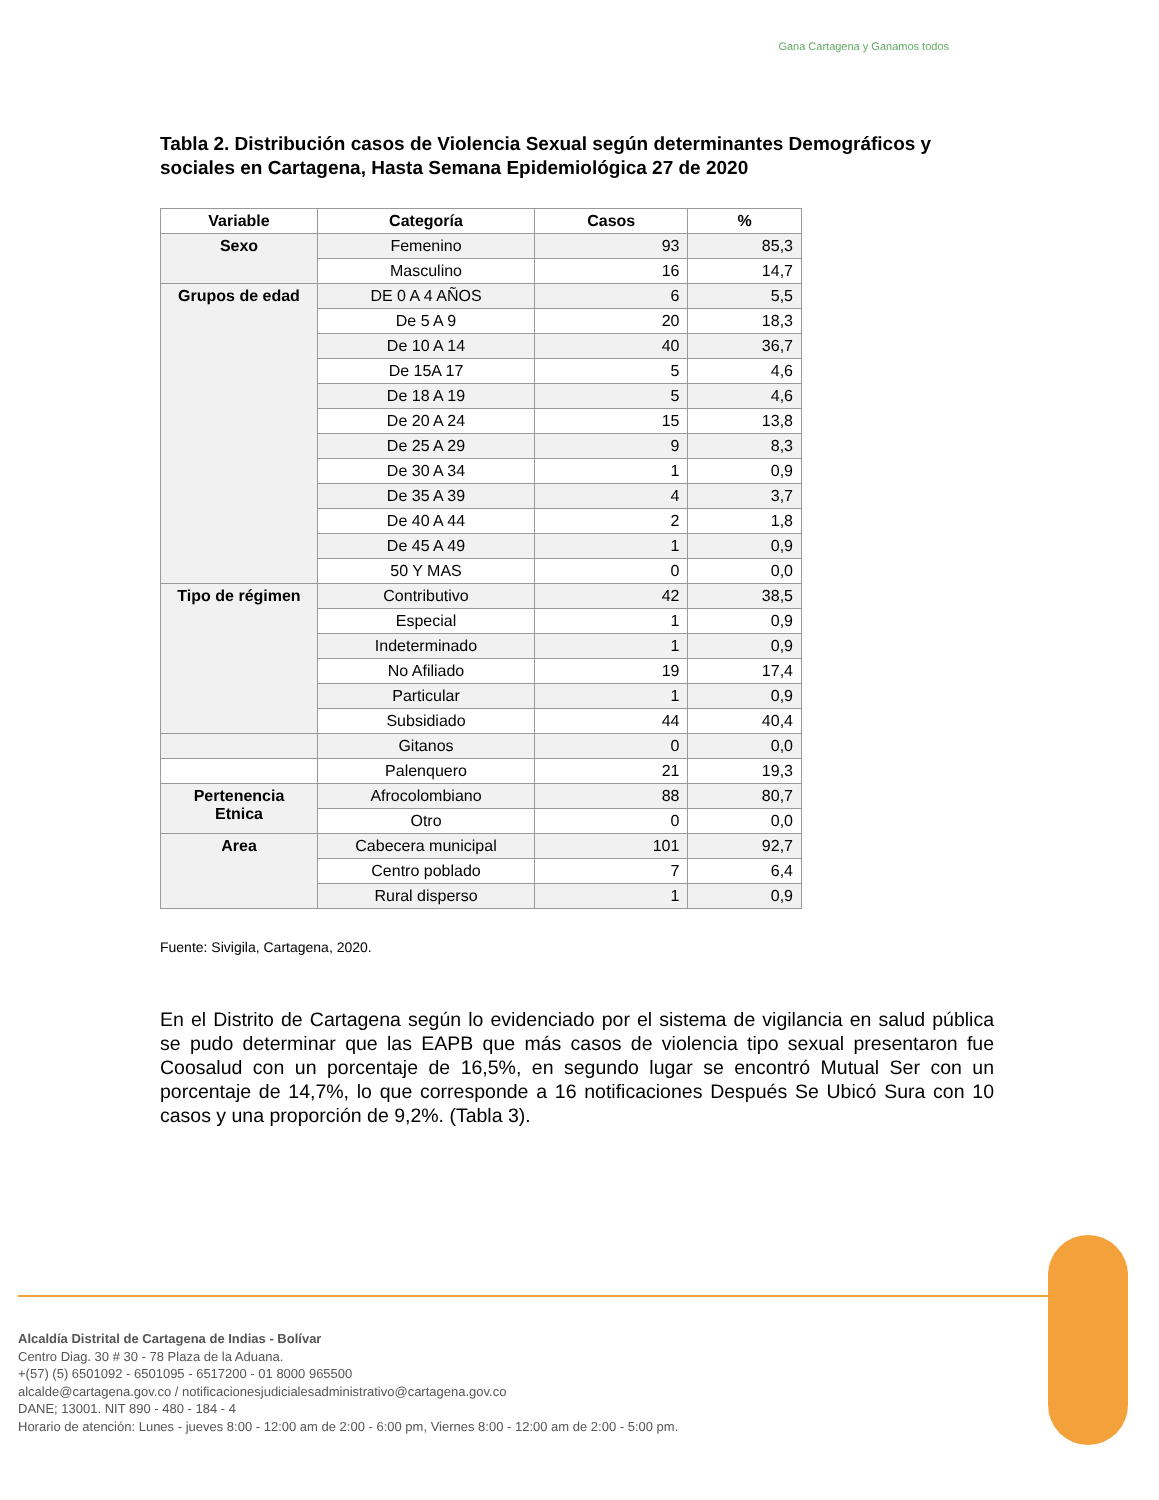Gana Cartagena y Ganamos todos
Tabla 2. Distribución casos de Violencia Sexual según determinantes Demográficos y sociales en Cartagena, Hasta Semana Epidemiológica 27 de 2020
| Variable | Categoría | Casos | % |
| --- | --- | --- | --- |
| Sexo | Femenino | 93 | 85,3 |
| | Masculino | 16 | 14,7 |
| Grupos de edad | DE 0 A 4 AÑOS | 6 | 5,5 |
| | De 5 A 9 | 20 | 18,3 |
| | De 10 A 14 | 40 | 36,7 |
| | De 15A 17 | 5 | 4,6 |
| | De 18 A 19 | 5 | 4,6 |
| | De 20 A 24 | 15 | 13,8 |
| | De 25 A 29 | 9 | 8,3 |
| | De 30 A 34 | 1 | 0,9 |
| | De 35 A 39 | 4 | 3,7 |
| | De 40 A 44 | 2 | 1,8 |
| | De 45 A 49 | 1 | 0,9 |
| | 50 Y MAS | 0 | 0,0 |
| Tipo de régimen | Contributivo | 42 | 38,5 |
| | Especial | 1 | 0,9 |
| | Indeterminado | 1 | 0,9 |
| | No Afiliado | 19 | 17,4 |
| | Particular | 1 | 0,9 |
| | Subsidiado | 44 | 40,4 |
| | Gitanos | 0 | 0,0 |
| | Palenquero | 21 | 19,3 |
| Pertenencia Etnica | Afrocolombiano | 88 | 80,7 |
| | Otro | 0 | 0,0 |
| Area | Cabecera municipal | 101 | 92,7 |
| | Centro poblado | 7 | 6,4 |
| | Rural disperso | 1 | 0,9 |
Fuente: Sivigila, Cartagena, 2020.
En el Distrito de Cartagena según lo evidenciado por el sistema de vigilancia en salud pública se pudo determinar que las EAPB que más casos de violencia tipo sexual presentaron fue Coosalud con un porcentaje de 16,5%, en segundo lugar se encontró Mutual Ser con un porcentaje de 14,7%, lo que corresponde a 16 notificaciones Después Se Ubicó Sura con 10 casos y una proporción de 9,2%. (Tabla 3).
Alcaldía Distrital de Cartagena de Indias - Bolívar
Centro Diag. 30 # 30 - 78 Plaza de la Aduana.
+(57) (5) 6501092 - 6501095 - 6517200 - 01 8000 965500
alcalde@cartagena.gov.co / notificacionesjudicialesadministrativo@cartagena.gov.co
DANE; 13001. NIT 890 - 480 - 184 - 4
Horario de atención: Lunes - jueves 8:00 - 12:00 am de 2:00 - 6:00 pm, Viernes 8:00 - 12:00 am de 2:00 - 5:00 pm.